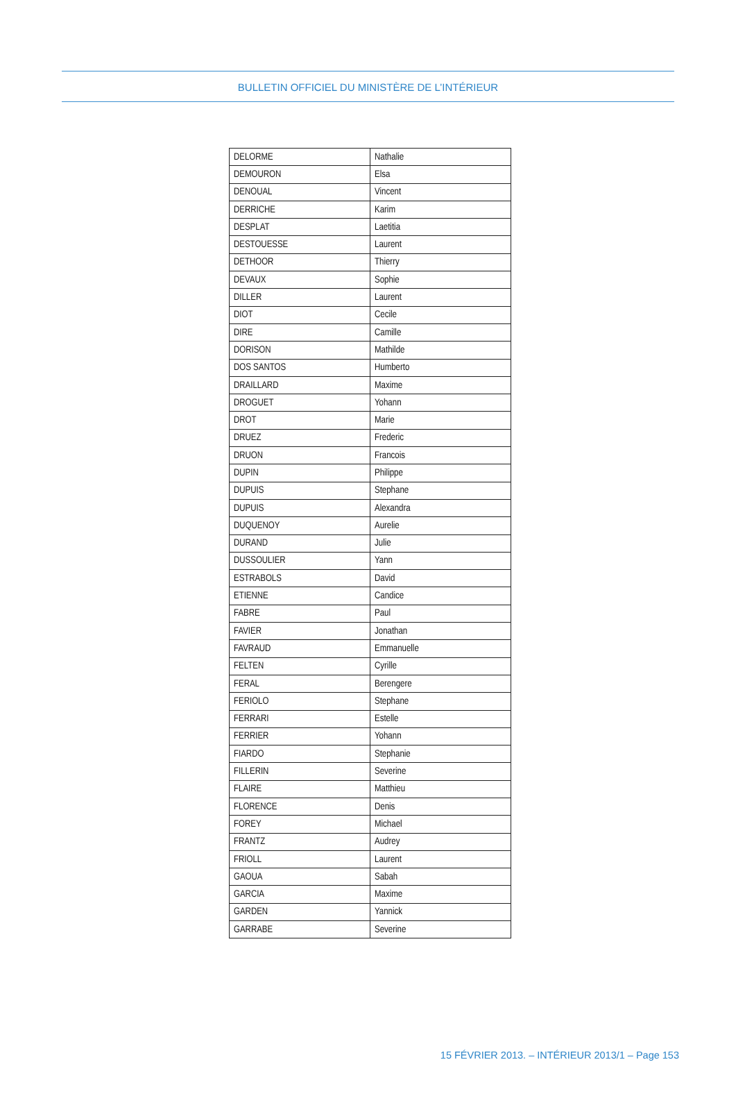BULLETIN OFFICIEL DU MINISTÈRE DE L’INTÉRIEUR
| DELORME | Nathalie |
| DEMOURON | Elsa |
| DENOUAL | Vincent |
| DERRICHE | Karim |
| DESPLAT | Laetitia |
| DESTOUESSE | Laurent |
| DETHOOR | Thierry |
| DEVAUX | Sophie |
| DILLER | Laurent |
| DIOT | Cecile |
| DIRE | Camille |
| DORISON | Mathilde |
| DOS SANTOS | Humberto |
| DRAILLARD | Maxime |
| DROGUET | Yohann |
| DROT | Marie |
| DRUEZ | Frederic |
| DRUON | Francois |
| DUPIN | Philippe |
| DUPUIS | Stephane |
| DUPUIS | Alexandra |
| DUQUENOY | Aurelie |
| DURAND | Julie |
| DUSSOULIER | Yann |
| ESTRABOLS | David |
| ETIENNE | Candice |
| FABRE | Paul |
| FAVIER | Jonathan |
| FAVRAUD | Emmanuelle |
| FELTEN | Cyrille |
| FERAL | Berengere |
| FERIOLO | Stephane |
| FERRARI | Estelle |
| FERRIER | Yohann |
| FIARDO | Stephanie |
| FILLERIN | Severine |
| FLAIRE | Matthieu |
| FLORENCE | Denis |
| FOREY | Michael |
| FRANTZ | Audrey |
| FRIOLL | Laurent |
| GAOUA | Sabah |
| GARCIA | Maxime |
| GARDEN | Yannick |
| GARRABE | Severine |
15 FÉVRIER 2013. – INTÉRIEUR 2013/1 – Page 153